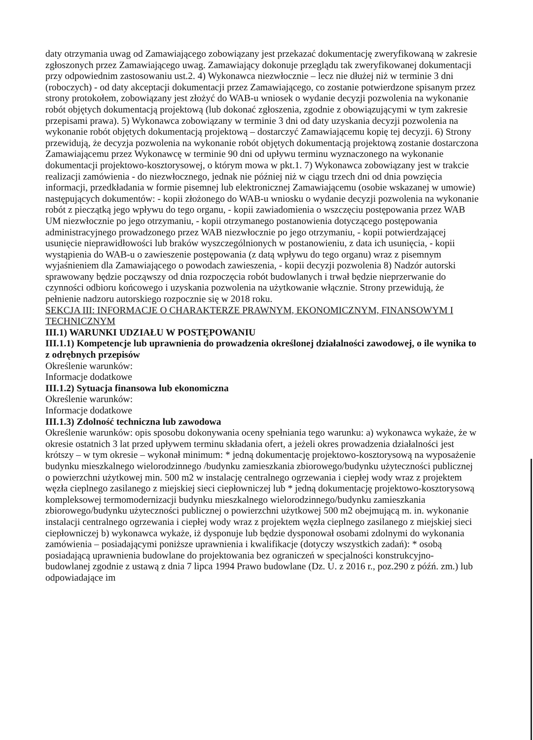daty otrzymania uwag od Zamawiającego zobowiązany jest przekazać dokumentację zweryfikowaną w zakresie zgłoszonych przez Zamawiającego uwag. Zamawiający dokonuje przeglądu tak zweryfikowanej dokumentacji przy odpowiednim zastosowaniu ust.2. 4) Wykonawca niezwłocznie – lecz nie dłużej niż w terminie 3 dni (roboczych) - od daty akceptacji dokumentacji przez Zamawiającego, co zostanie potwierdzone spisanym przez strony protokołem, zobowiązany jest złożyć do WAB-u wniosek o wydanie decyzji pozwolenia na wykonanie robót objętych dokumentacją projektową (lub dokonać zgłoszenia, zgodnie z obowiązującymi w tym zakresie przepisami prawa). 5) Wykonawca zobowiązany w terminie 3 dni od daty uzyskania decyzji pozwolenia na wykonanie robót objętych dokumentacją projektową – dostarczyć Zamawiającemu kopię tej decyzji. 6) Strony przewidują, że decyzja pozwolenia na wykonanie robót objętych dokumentacją projektową zostanie dostarczona Zamawiającemu przez Wykonawcę w terminie 90 dni od upływu terminu wyznaczonego na wykonanie dokumentacji projektowo-kosztorysowej, o którym mowa w pkt.1. 7) Wykonawca zobowiązany jest w trakcie realizacji zamówienia - do niezwłocznego, jednak nie później niż w ciągu trzech dni od dnia powzięcia informacji, przedkładania w formie pisemnej lub elektronicznej Zamawiającemu (osobie wskazanej w umowie) następujących dokumentów: - kopii złożonego do WAB-u wniosku o wydanie decyzji pozwolenia na wykonanie robót z pieczątką jego wpływu do tego organu, - kopii zawiadomienia o wszczęciu postępowania przez WAB UM niezwłocznie po jego otrzymaniu, - kopii otrzymanego postanowienia dotyczącego postępowania administracyjnego prowadzonego przez WAB niezwłocznie po jego otrzymaniu, - kopii potwierdzającej usunięcie nieprawidłowości lub braków wyszczególnionych w postanowieniu, z data ich usunięcia, - kopii wystąpienia do WAB-u o zawieszenie postępowania (z datą wpływu do tego organu) wraz z pisemnym wyjaśnieniem dla Zamawiającego o powodach zawieszenia, - kopii decyzji pozwolenia 8) Nadzór autorski sprawowany będzie począwszy od dnia rozpoczęcia robót budowlanych i trwał będzie nieprzerwanie do czynności odbioru końcowego i uzyskania pozwolenia na użytkowanie włącznie. Strony przewidują, że pełnienie nadzoru autorskiego rozpocznie się w 2018 roku.
SEKCJA III: INFORMACJE O CHARAKTERZE PRAWNYM, EKONOMICZNYM, FINANSOWYM I TECHNICZNYM
III.1) WARUNKI UDZIAŁU W POSTĘPOWANIU
III.1.1) Kompetencje lub uprawnienia do prowadzenia określonej działalności zawodowej, o ile wynika to z odrębnych przepisów
Określenie warunków:
Informacje dodatkowe
III.1.2) Sytuacja finansowa lub ekonomiczna
Określenie warunków:
Informacje dodatkowe
III.1.3) Zdolność techniczna lub zawodowa
Określenie warunków: opis sposobu dokonywania oceny spełniania tego warunku: a) wykonawca wykaże, że w okresie ostatnich 3 lat przed upływem terminu składania ofert, a jeżeli okres prowadzenia działalności jest krótszy – w tym okresie – wykonał minimum: * jedną dokumentację projektowo-kosztorysową na wyposażenie budynku mieszkalnego wielorodzinnego /budynku zamieszkania zbiorowego/budynku użyteczności publicznej o powierzchni użytkowej min. 500 m2 w instalację centralnego ogrzewania i ciepłej wody wraz z projektem węzła cieplnego zasilanego z miejskiej sieci ciepłowniczej lub * jedną dokumentację projektowo-kosztorysową kompleksowej termomodernizacji budynku mieszkalnego wielorodzinnego/budynku zamieszkania zbiorowego/budynku użyteczności publicznej o powierzchni użytkowej 500 m2 obejmującą m. in. wykonanie instalacji centralnego ogrzewania i ciepłej wody wraz z projektem węzła cieplnego zasilanego z miejskiej sieci ciepłowniczej b) wykonawca wykaże, iż dysponuje lub będzie dysponował osobami zdolnymi do wykonania zamówienia – posiadającymi poniższe uprawnienia i kwalifikacje (dotyczy wszystkich zadań): * osobą posiadającą uprawnienia budowlane do projektowania bez ograniczeń w specjalności konstrukcyjno- budowlanej zgodnie z ustawą z dnia 7 lipca 1994 Prawo budowlane (Dz. U. z 2016 r., poz.290 z późń. zm.) lub odpowiadające im